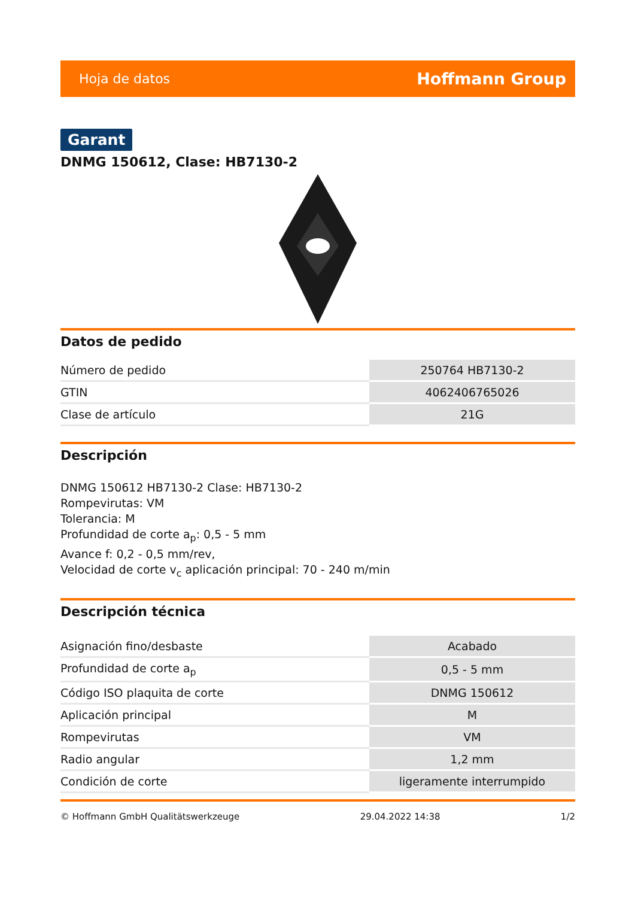Hoja de datos Hoffmann Group
Garant
DNMG 150612, Clase: HB7130-2
Datos de pedido
| Número de pedido | 250764 HB7130-2 |
| GTIN | 4062406765026 |
| Clase de artículo | 21G |
Descripción
DNMG 150612 HB7130-2 Clase: HB7130-2
Rompevirutas: VM
Tolerancia: M
Profundidad de corte a<sub>p</sub>: 0,5 - 5 mm
Avance f: 0,2 - 0,5 mm/rev,
Velocidad de corte v<sub>c</sub> aplicación principal: 70 - 240 m/min
Descripción técnica
| Asignación fino/desbaste | Acabado |
| Profundidad de corte a<sub>p</sub> | 0,5 - 5 mm |
| Código ISO plaquita de corte | DNMG 150612 |
| Aplicación principal | M |
| Rompevirutas | VM |
| Radio angular | 1,2 mm |
| Condición de corte | ligeramente interrumpido |
© Hoffmann GmbH Qualitätswerkzeuge 29.04.2022 14:38 1/2